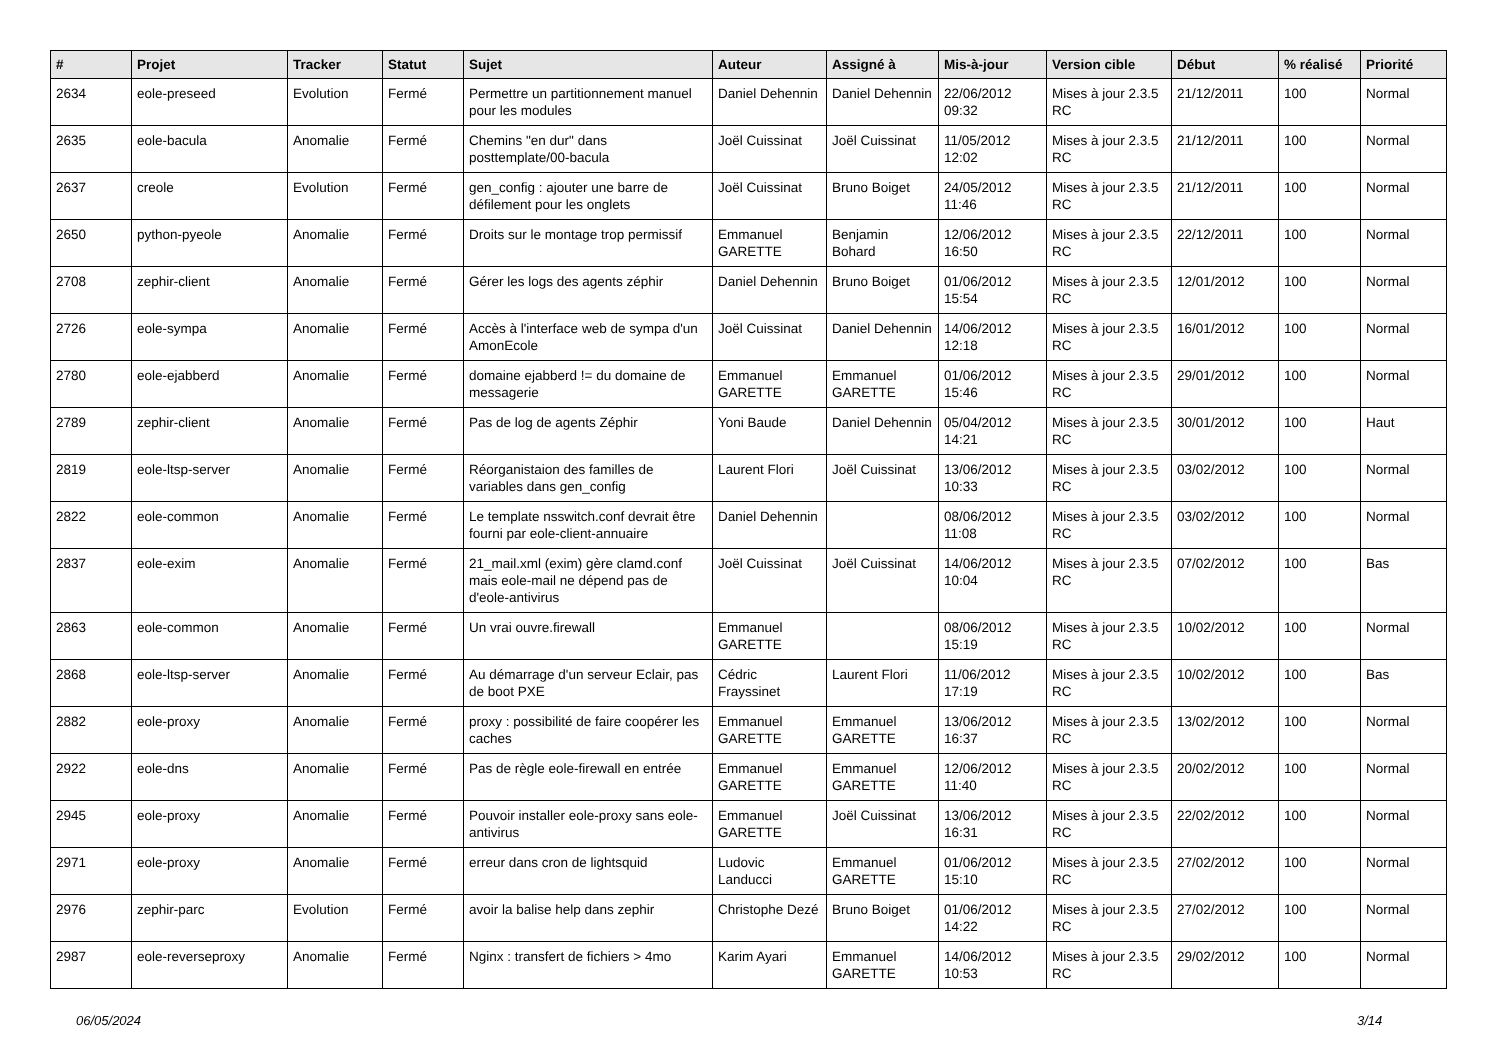| # | Projet | Tracker | Statut | Sujet | Auteur | Assigné à | Mis-à-jour | Version cible | Début | % réalisé | Priorité |
| --- | --- | --- | --- | --- | --- | --- | --- | --- | --- | --- | --- |
| 2634 | eole-preseed | Evolution | Fermé | Permettre un partitionnement manuel pour les modules | Daniel Dehennin | Daniel Dehennin | 22/06/2012 09:32 | Mises à jour 2.3.5 RC | 21/12/2011 | 100 | Normal |
| 2635 | eole-bacula | Anomalie | Fermé | Chemins "en dur" dans posttemplate/00-bacula | Joël Cuissinat | Joël Cuissinat | 11/05/2012 12:02 | Mises à jour 2.3.5 RC | 21/12/2011 | 100 | Normal |
| 2637 | creole | Evolution | Fermé | gen_config : ajouter une barre de défilement pour les onglets | Joël Cuissinat | Bruno Boiget | 24/05/2012 11:46 | Mises à jour 2.3.5 RC | 21/12/2011 | 100 | Normal |
| 2650 | python-pyeole | Anomalie | Fermé | Droits sur le montage trop permissif | Emmanuel GARETTE | Benjamin Bohard | 12/06/2012 16:50 | Mises à jour 2.3.5 RC | 22/12/2011 | 100 | Normal |
| 2708 | zephir-client | Anomalie | Fermé | Gérer les logs des agents zéphir | Daniel Dehennin | Bruno Boiget | 01/06/2012 15:54 | Mises à jour 2.3.5 RC | 12/01/2012 | 100 | Normal |
| 2726 | eole-sympa | Anomalie | Fermé | Accès à l'interface web de sympa d'un AmonEcole | Joël Cuissinat | Daniel Dehennin | 14/06/2012 12:18 | Mises à jour 2.3.5 RC | 16/01/2012 | 100 | Normal |
| 2780 | eole-ejabberd | Anomalie | Fermé | domaine ejabberd != du domaine de messagerie | Emmanuel GARETTE | Emmanuel GARETTE | 01/06/2012 15:46 | Mises à jour 2.3.5 RC | 29/01/2012 | 100 | Normal |
| 2789 | zephir-client | Anomalie | Fermé | Pas de log de agents Zéphir | Yoni Baude | Daniel Dehennin | 05/04/2012 14:21 | Mises à jour 2.3.5 RC | 30/01/2012 | 100 | Haut |
| 2819 | eole-ltsp-server | Anomalie | Fermé | Réorganistaion des familles de variables dans gen_config | Laurent Flori | Joël Cuissinat | 13/06/2012 10:33 | Mises à jour 2.3.5 RC | 03/02/2012 | 100 | Normal |
| 2822 | eole-common | Anomalie | Fermé | Le template nsswitch.conf devrait être fourni par eole-client-annuaire | Daniel Dehennin | | 08/06/2012 11:08 | Mises à jour 2.3.5 RC | 03/02/2012 | 100 | Normal |
| 2837 | eole-exim | Anomalie | Fermé | 21_mail.xml (exim) gère clamd.conf mais eole-mail ne dépend pas de d'eole-antivirus | Joël Cuissinat | Joël Cuissinat | 14/06/2012 10:04 | Mises à jour 2.3.5 RC | 07/02/2012 | 100 | Bas |
| 2863 | eole-common | Anomalie | Fermé | Un vrai ouvre.firewall | Emmanuel GARETTE | | 08/06/2012 15:19 | Mises à jour 2.3.5 RC | 10/02/2012 | 100 | Normal |
| 2868 | eole-ltsp-server | Anomalie | Fermé | Au démarrage d'un serveur Eclair, pas de boot PXE | Cédric Frayssinet | Laurent Flori | 11/06/2012 17:19 | Mises à jour 2.3.5 RC | 10/02/2012 | 100 | Bas |
| 2882 | eole-proxy | Anomalie | Fermé | proxy : possibilité de faire coopérer les caches | Emmanuel GARETTE | Emmanuel GARETTE | 13/06/2012 16:37 | Mises à jour 2.3.5 RC | 13/02/2012 | 100 | Normal |
| 2922 | eole-dns | Anomalie | Fermé | Pas de règle eole-firewall en entrée | Emmanuel GARETTE | Emmanuel GARETTE | 12/06/2012 11:40 | Mises à jour 2.3.5 RC | 20/02/2012 | 100 | Normal |
| 2945 | eole-proxy | Anomalie | Fermé | Pouvoir installer eole-proxy sans eole-antivirus | Emmanuel GARETTE | Joël Cuissinat | 13/06/2012 16:31 | Mises à jour 2.3.5 RC | 22/02/2012 | 100 | Normal |
| 2971 | eole-proxy | Anomalie | Fermé | erreur dans cron de lightsquid | Ludovic Landucci | Emmanuel GARETTE | 01/06/2012 15:10 | Mises à jour 2.3.5 RC | 27/02/2012 | 100 | Normal |
| 2976 | zephir-parc | Evolution | Fermé | avoir la balise help dans zephir | Christophe Dezé | Bruno Boiget | 01/06/2012 14:22 | Mises à jour 2.3.5 RC | 27/02/2012 | 100 | Normal |
| 2987 | eole-reverseproxy | Anomalie | Fermé | Nginx : transfert de fichiers > 4mo | Karim Ayari | Emmanuel GARETTE | 14/06/2012 10:53 | Mises à jour 2.3.5 RC | 29/02/2012 | 100 | Normal |
06/05/2024 3/14